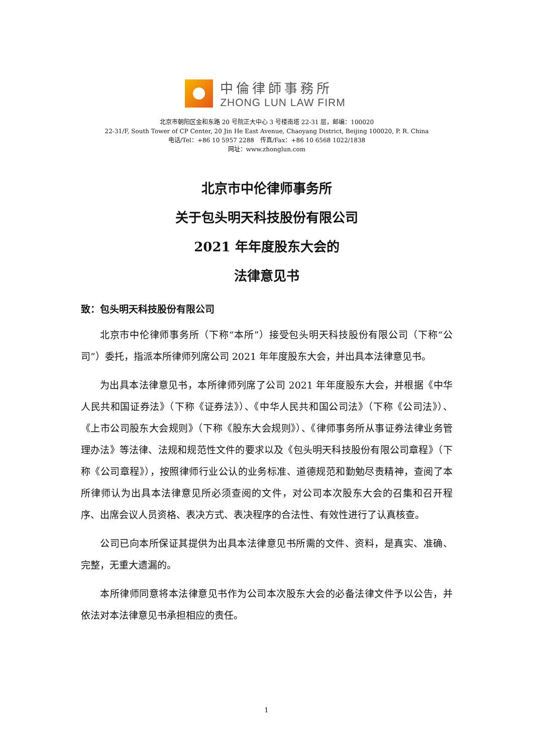中倫律師事務所
ZHONG LUN LAW FIRM
北京市朝阳区金和东路 20 号院正大中心 3 号楼南塔 22-31 层，邮编：100020
22-31/F, South Tower of CP Center, 20 Jin He East Avenue, Chaoyang District, Beijing 100020, P. R. China
电话/Tel：+86 10 5957 2288　传真/Fax：+86 10 6568 1022/1838
网址：www.zhonglun.com
北京市中伦律师事务所
关于包头明天科技股份有限公司
2021 年年度股东大会的
法律意见书
致：包头明天科技股份有限公司
北京市中伦律师事务所（下称“本所”）接受包头明天科技股份有限公司（下称“公司”）委托，指派本所律师列席公司 2021 年年度股东大会，并出具本法律意见书。
为出具本法律意见书，本所律师列席了公司 2021 年年度股东大会，并根据《中华人民共和国证券法》（下称《证券法》）、《中华人民共和国公司法》（下称《公司法》）、《上市公司股东大会规则》（下称《股东大会规则》）、《律师事务所从事证券法律业务管理办法》等法律、法规和规范性文件的要求以及《包头明天科技股份有限公司章程》（下称《公司章程》），按照律师行业公认的业务标准、道德规范和勤勉尽责精神，查阅了本所律师认为出具本法律意见所必须查阅的文件，对公司本次股东大会的召集和召开程序、出席会议人员资格、表决方式、表决程序的合法性、有效性进行了认真核查。
公司已向本所保证其提供为出具本法律意见书所需的文件、资料，是真实、准确、完整，无重大遗漏的。
本所律师同意将本法律意见书作为公司本次股东大会的必备法律文件予以公告，并依法对本法律意见书承担相应的责任。
1